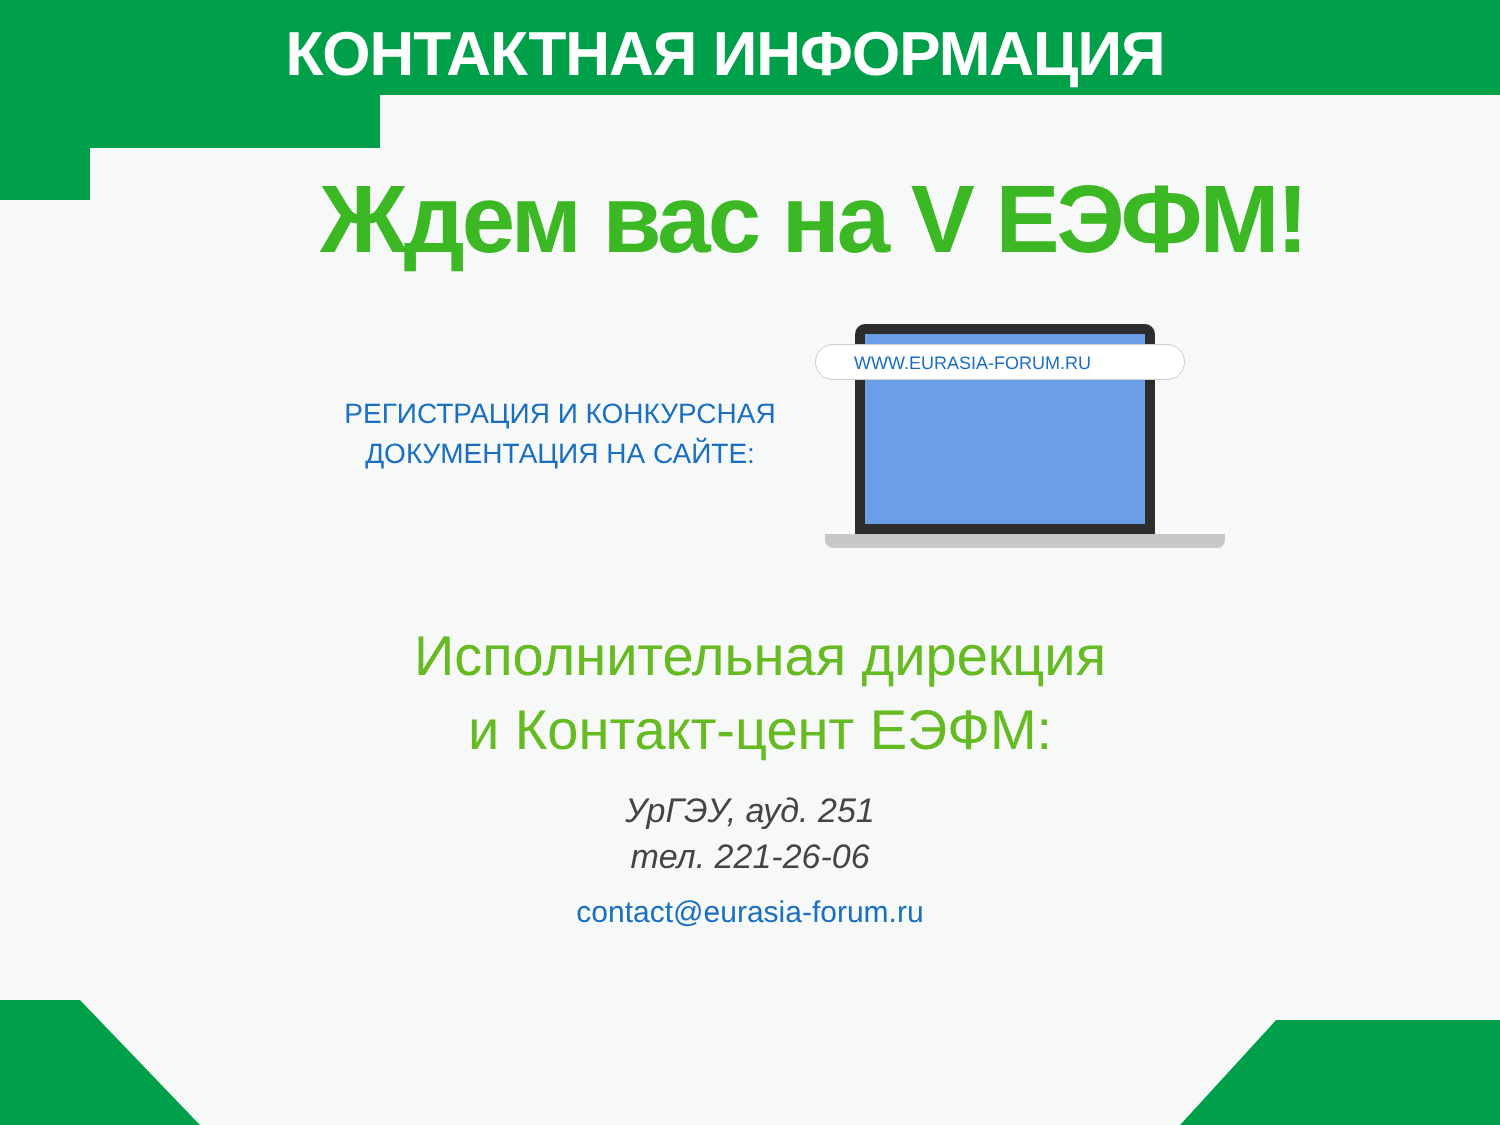КОНТАКТНАЯ ИНФОРМАЦИЯ
Ждем вас на V ЕЭФМ!
РЕГИСТРАЦИЯ И КОНКУРСНАЯ
ДОКУМЕНТАЦИЯ НА САЙТЕ:
WWW.EURASIA-FORUM.RU
Исполнительная дирекция
и Контакт-цент ЕЭФМ:
УрГЭУ, ауд. 251
тел. 221-26-06
contact@eurasia-forum.ru